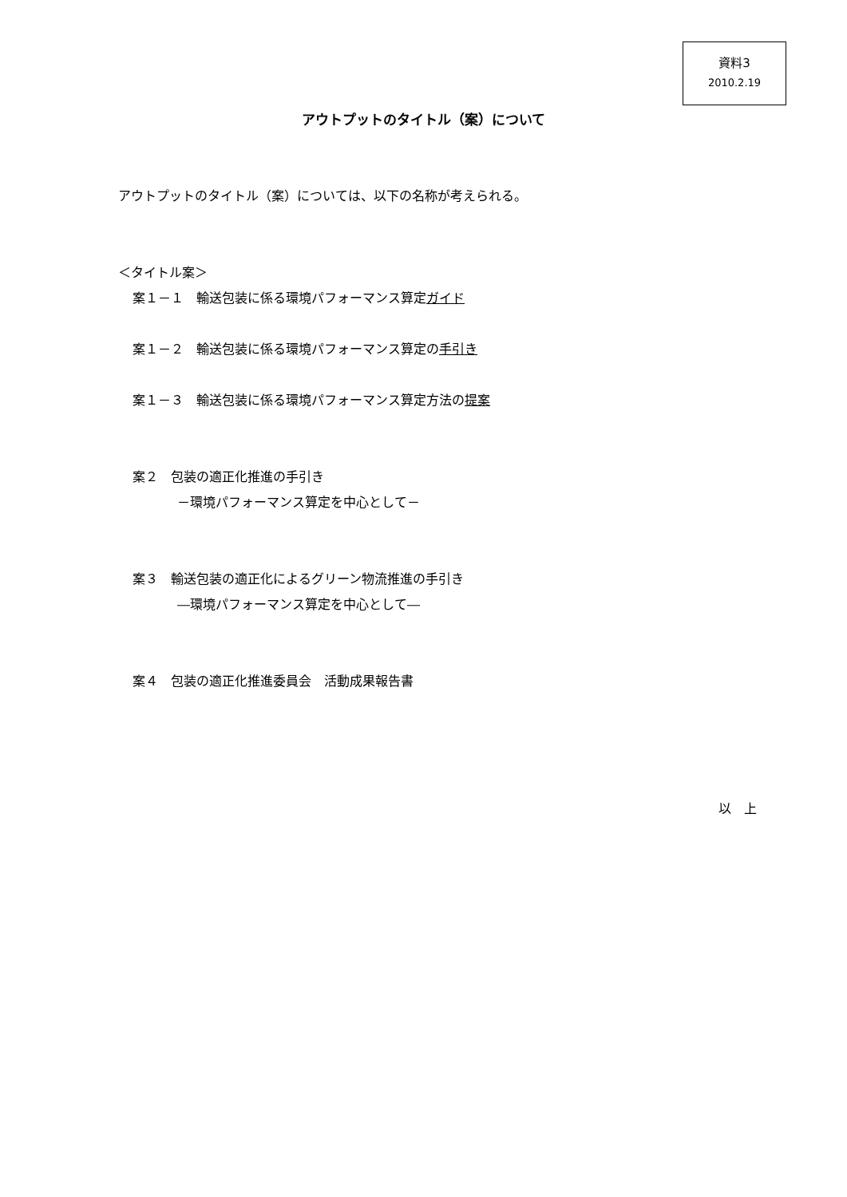資料3
2010.2.19
アウトプットのタイトル（案）について
アウトプットのタイトル（案）については、以下の名称が考えられる。
＜タイトル案＞
案１－１　輸送包装に係る環境パフォーマンス算定ガイド
案１－２　輸送包装に係る環境パフォーマンス算定の手引き
案１－３　輸送包装に係る環境パフォーマンス算定方法の提案
案２　包装の適正化推進の手引き
－環境パフォーマンス算定を中心として－
案３　輸送包装の適正化によるグリーン物流推進の手引き
―環境パフォーマンス算定を中心として―
案４　包装の適正化推進委員会　活動成果報告書
以　上